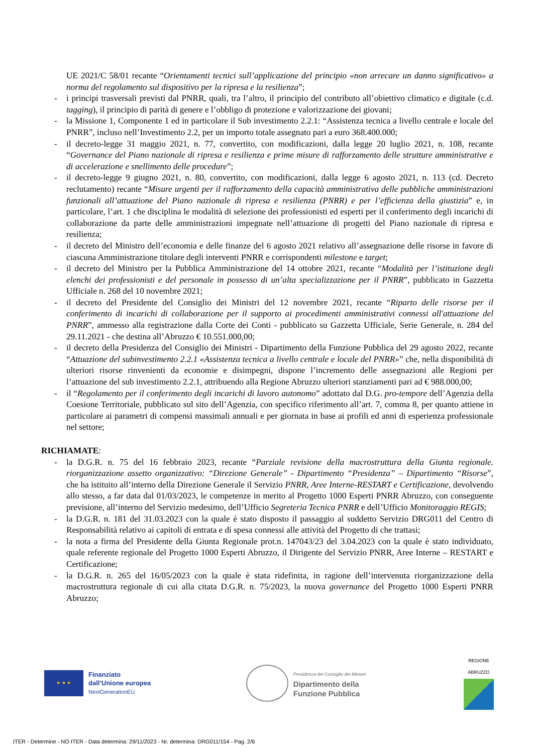UE 2021/C 58/01 recante “Orientamenti tecnici sull’applicazione del principio «non arrecare un danno significativo» a norma del regolamento sul dispositivo per la ripresa e la resilienza”;
- i principi trasversali previsti dal PNRR, quali, tra l’altro, il principio del contributo all’obiettivo climatico e digitale (c.d. tagging), il principio di parità di genere e l’obbligo di protezione e valorizzazione dei giovani;
- la Missione 1, Componente 1 ed in particolare il Sub investimento 2.2.1: “Assistenza tecnica a livello centrale e locale del PNRR”, incluso nell’Investimento 2.2, per un importo totale assegnato pari a euro 368.400.000;
- il decreto-legge 31 maggio 2021, n. 77, convertito, con modificazioni, dalla legge 20 luglio 2021, n. 108, recante “Governance del Piano nazionale di ripresa e resilienza e prime misure di rafforzamento delle strutture amministrative e di accelerazione e snellimento delle procedure”;
- il decreto-legge 9 giugno 2021, n. 80, convertito, con modificazioni, dalla legge 6 agosto 2021, n. 113 (cd. Decreto reclutamento) recante “Misure urgenti per il rafforzamento della capacità amministrativa delle pubbliche amministrazioni funzionali all’attuazione del Piano nazionale di ripresa e resilienza (PNRR) e per l’efficienza della giustizia” e, in particolare, l’art. 1 che disciplina le modalità di selezione dei professionisti ed esperti per il conferimento degli incarichi di collaborazione da parte delle amministrazioni impegnate nell’attuazione di progetti del Piano nazionale di ripresa e resilienza;
- il decreto del Ministro dell’economia e delle finanze del 6 agosto 2021 relativo all’assegnazione delle risorse in favore di ciascuna Amministrazione titolare degli interventi PNRR e corrispondenti milestone e target;
- il decreto del Ministro per la Pubblica Amministrazione del 14 ottobre 2021, recante “Modalità per l’istituzione degli elenchi dei professionisti e del personale in possesso di un’alta specializzazione per il PNRR”, pubblicato in Gazzetta Ufficiale n. 268 del 10 novembre 2021;
- il decreto del Presidente del Consiglio dei Ministri del 12 novembre 2021, recante “Riparto delle risorse per il conferimento di incarichi di collaborazione per il supporto ai procedimenti amministrativi connessi all'attuazione del PNRR”, ammesso alla registrazione dalla Corte dei Conti - pubblicato su Gazzetta Ufficiale, Serie Generale, n. 284 del 29.11.2021 - che destina all’Abruzzo € 10.551.000,00;
- il decreto della Presidenza del Consiglio dei Ministri - Dipartimento della Funzione Pubblica del 29 agosto 2022, recante “Attuazione del subinvestimento 2.2.1 «Assistenza tecnica a livello centrale e locale del PNRR»” che, nella disponibilità di ulteriori risorse rinvenienti da economie e disimpegni, dispone l’incremento delle assegnazioni alle Regioni per l’attuazione del sub investimento 2.2.1, attribuendo alla Regione Abruzzo ulteriori stanziamenti pari ad € 988.000,00;
- il “Regolamento per il conferimento degli incarichi di lavoro autonomo” adottato dal D.G. pro-tempore dell’Agenzia della Coesione Territoriale, pubblicato sul sito dell’Agenzia, con specifico riferimento all’art. 7, comma 8, per quanto attiene in particolare ai parametri di compensi massimali annuali e per giornata in base ai profili ed anni di esperienza professionale nel settore;
RICHIAMATE:
- la D.G.R. n. 75 del 16 febbraio 2023, recante “Parziale revisione della macrostruttura della Giunta regionale. riorganizzazione assetto organizzativo: “Direzione Generale” - Dipartimento “Presidenza” – Dipartimento “Risorse”, che ha istituito all’interno della Direzione Generale il Servizio PNRR, Aree Interne-RESTART e Certificazione, devolvendo allo stesso, a far data dal 01/03/2023, le competenze in merito al Progetto 1000 Esperti PNRR Abruzzo, con conseguente previsione, all’interno del Servizio medesimo, dell’Ufficio Segreteria Tecnica PNRR e dell’Ufficio Monitoraggio REGIS;
- la D.G.R. n. 181 del 31.03.2023 con la quale è stato disposto il passaggio al suddetto Servizio DRG011 del Centro di Responsabilità relativo ai capitoli di entrata e di spesa connessi alle attività del Progetto di che trattasi;
- la nota a firma del Presidente della Giunta Regionale prot.n. 147043/23 del 3.04.2023 con la quale è stato individuato, quale referente regionale del Progetto 1000 Esperti Abruzzo, il Dirigente del Servizio PNRR, Aree Interne – RESTART e Certificazione;
- la D.G.R. n. 265 del 16/05/2023 con la quale è stata ridefinita, in ragione dell’intervenuta riorganizzazione della macrostruttura regionale di cui alla citata D.G.R. n. 75/2023, la nuova governance del Progetto 1000 Esperti PNRR Abruzzo;
★ ★ ★
Finanziato
dall’Unione europea
NextGenerationEU
Presidenza del Consiglio dei Ministri
Dipartimento della
Funzione Pubblica
REGIONE
ABRUZZO
ITER - Determine - NO ITER - Data determina: 29/11/2023 - Nr. determina: DRG011/154 - Pag. 2/6